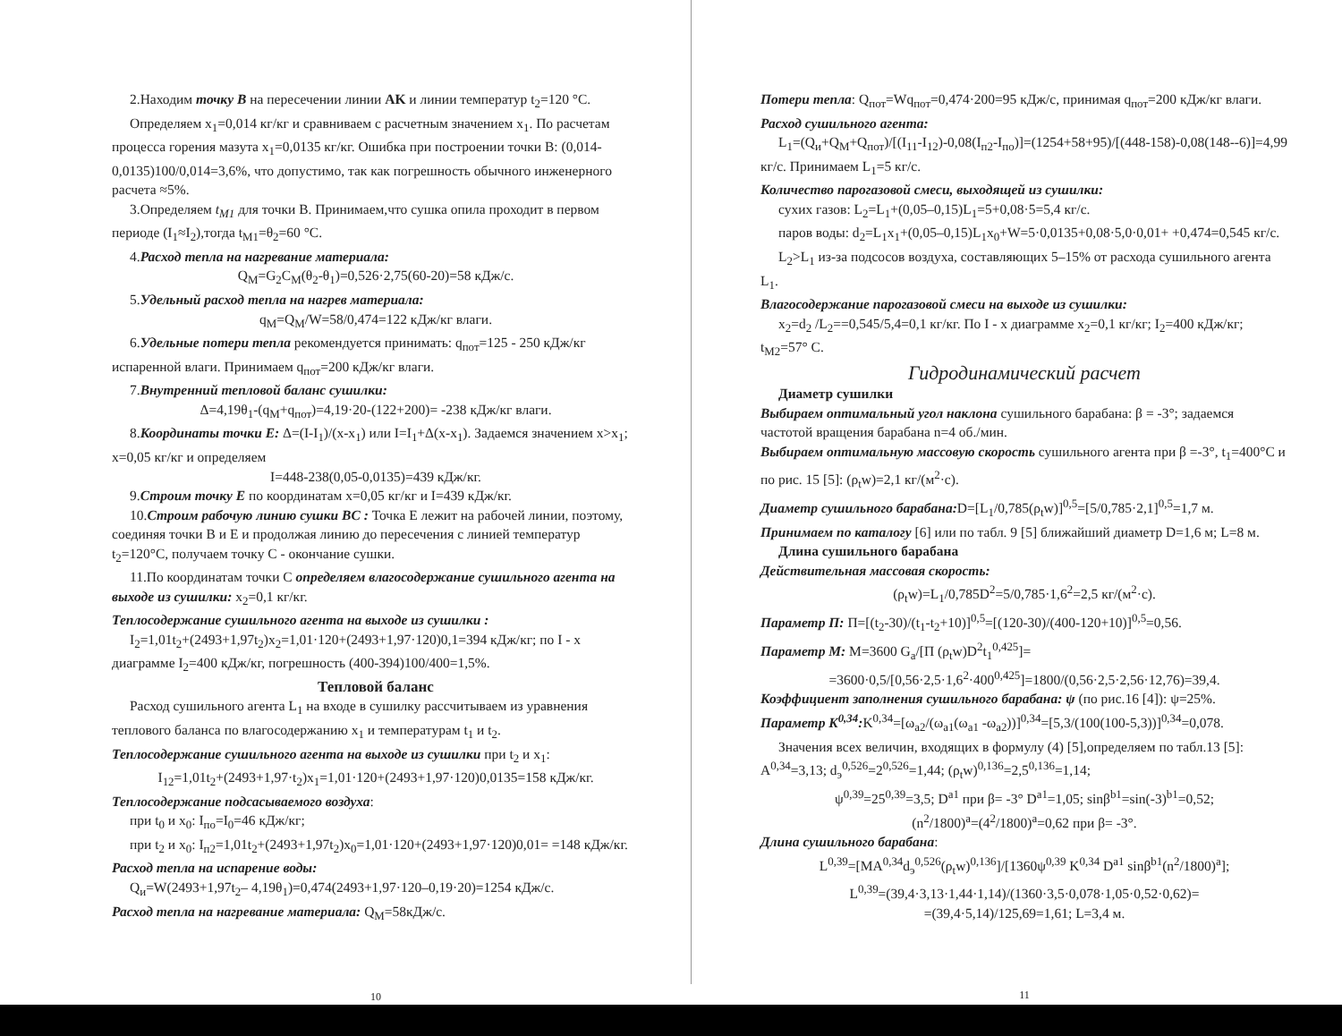2.Находим точку В на пересечении линии AK и линии температур t<sub>2</sub>=120 °C.
Определяем x<sub>1</sub>=0,014 кг/кг и сравниваем с расчетным значением x<sub>1</sub>. По расчетам процесса горения мазута x<sub>1</sub>=0,0135 кг/кг. Ошибка при построении точки B: (0,014-0,0135)100/0,014=3,6%, что допустимо, так как погрешность обычного инженерного расчета ≈5%.
3.Определяем t<sub>M1</sub> для точки B. Принимаем,что сушка опила проходит в первом периоде (I<sub>1</sub>≈I<sub>2</sub>),тогда t<sub>M1</sub>=θ<sub>2</sub>=60 °C.
4.Расход тепла на нагревание материала:
Q<sub>M</sub>=G<sub>2</sub>C<sub>M</sub>(θ<sub>2</sub>-θ<sub>1</sub>)=0,526·2,75(60-20)=58 кДж/с.
5.Удельный расход тепла на нагрев материала:
q<sub>M</sub>=Q<sub>M</sub>/W=58/0,474=122 кДж/кг влаги.
6.Удельные потери тепла рекомендуется принимать: q<sub>пот</sub>=125 - 250 кДж/кг испаренной влаги. Принимаем q<sub>пот</sub>=200 кДж/кг влаги.
7.Внутренний тепловой баланс сушилки:
Δ=4,19θ<sub>1</sub>-(q<sub>M</sub>+q<sub>пот</sub>)=4,19·20-(122+200)= -238 кДж/кг влаги.
8.Координаты точки E: Δ=(I-I<sub>1</sub>)/(x-x<sub>1</sub>) или I=I<sub>1</sub>+Δ(x-x<sub>1</sub>). Задаемся значением x>x<sub>1</sub>; x=0,05 кг/кг и определяем
I=448-238(0,05-0,0135)=439 кДж/кг.
9.Строим точку E по координатам x=0,05 кг/кг и I=439 кДж/кг.
10.Строим рабочую линию сушки BC : Точка E лежит на рабочей линии, поэтому, соединяя точки B и E и продолжая линию до пересечения с линией температур t<sub>2</sub>=120°C, получаем точку C - окончание сушки.
11.По координатам точки C определяем влагосодержание сушильного агента на выходе из сушилки: x<sub>2</sub>=0,1 кг/кг.
Теплосодержание сушильного агента на выходе из сушилки :
I<sub>2</sub>=1,01t<sub>2</sub>+(2493+1,97t<sub>2</sub>)x<sub>2</sub>=1,01·120+(2493+1,97·120)0,1=394 кДж/кг; по I - x диаграмме I<sub>2</sub>=400 кДж/кг, погрешность (400-394)100/400=1,5%.
Тепловой баланс
Расход сушильного агента L<sub>1</sub> на входе в сушилку рассчитываем из уравнения теплового баланса по влагосодержанию x<sub>1</sub> и температурам t<sub>1</sub> и t<sub>2</sub>.
Теплосодержание сушильного агента на выходе из сушилки при t<sub>2</sub> и x<sub>1</sub>:
I<sub>12</sub>=1,01t<sub>2</sub>+(2493+1,97·t<sub>2</sub>)x<sub>1</sub>=1,01·120+(2493+1,97·120)0,0135=158 кДж/кг.
Теплосодержание подсасываемого воздуха:
при t<sub>0</sub> и x<sub>0</sub>: I<sub>по</sub>=I<sub>0</sub>=46 кДж/кг;
при t<sub>2</sub> и x<sub>0</sub>: I<sub>п2</sub>=1,01t<sub>2</sub>+(2493+1,97t<sub>2</sub>)x<sub>0</sub>=1,01·120+(2493+1,97·120)0,01= =148 кДж/кг.
Расход тепла на испарение воды:
Q<sub>и</sub>=W(2493+1,97t<sub>2</sub>– 4,19θ<sub>1</sub>)=0,474(2493+1,97·120–0,19·20)=1254 кДж/с.
Расход тепла на нагревание материала: Q<sub>M</sub>=58кДж/с.
10
Потери тепла: Q<sub>пот</sub>=Wq<sub>пот</sub>=0,474·200=95 кДж/с, принимая q<sub>пот</sub>=200 кДж/кг влаги.
Расход сушильного агента:
L<sub>1</sub>=(Q<sub>и</sub>+Q<sub>M</sub>+Q<sub>пот</sub>)/[(I<sub>11</sub>-I<sub>12</sub>)-0,08(I<sub>п2</sub>-I<sub>по</sub>)]=(1254+58+95)/[(448-158)-0,08(148--6)]=4,99 кг/с. Принимаем L<sub>1</sub>=5 кг/с.
Количество парогазовой смеси, выходящей из сушилки:
сухих газов: L<sub>2</sub>=L<sub>1</sub>+(0,05–0,15)L<sub>1</sub>=5+0,08·5=5,4 кг/с.
паров воды: d<sub>2</sub>=L<sub>1</sub>x<sub>1</sub>+(0,05–0,15)L<sub>1</sub>x<sub>0</sub>+W=5·0,0135+0,08·5,0·0,01+ +0,474=0,545 кг/с.
L<sub>2</sub>>L<sub>1</sub> из-за подсосов воздуха, составляющих 5–15% от расхода сушильного агента L<sub>1</sub>.
Влагосодержание парогазовой смеси на выходе из сушилки:
x<sub>2</sub>=d<sub>2</sub> /L<sub>2</sub>==0,545/5,4=0,1 кг/кг. По I - x диаграмме x<sub>2</sub>=0,1 кг/кг; I<sub>2</sub>=400 кДж/кг; t<sub>M2</sub>=57° C.
Гидродинамический расчет
Диаметр сушилки
Выбираем оптимальный угол наклона сушильного барабана: β = -3°; задаемся частотой вращения барабана n=4 об./мин.
Выбираем оптимальную массовую скорость сушильного агента при β =-3°, t<sub>1</sub>=400°C и по рис. 15 [5]: (ρ<sub>t</sub>w)=2,1 кг/(м<sup>2</sup>·с).
Диаметр сушильного барабана: D=[L<sub>1</sub>/0,785(ρ<sub>t</sub>w)]<sup>0,5</sup>=[5/0,785·2,1]<sup>0,5</sup>=1,7 м.
Принимаем по каталогу [6] или по табл. 9 [5] ближайший диаметр D=1,6 м; L=8 м.
Длина сушильного барабана
Действительная массовая скорость:
(ρ<sub>t</sub>w)=L<sub>1</sub>/0,785D<sup>2</sup>=5/0,785·1,6<sup>2</sup>=2,5 кг/(м<sup>2</sup>·с).
Параметр П: П=[(t<sub>2</sub>-30)/(t<sub>1</sub>-t<sub>2</sub>+10)]<sup>0,5</sup>=[(120-30)/(400-120+10)]<sup>0,5</sup>=0,56.
Параметр M: M=3600 G<sub>a</sub>/[П (ρ<sub>t</sub>w)D<sup>2</sup>t<sub>1</sub><sup>0,425</sup>]=
=3600·0,5/[0,56·2,5·1,6<sup>2</sup>·400<sup>0,425</sup>]=1800/(0,56·2,5·2,56·12,76)=39,4.
Коэффициент заполнения сушильного барабана: ψ (по рис.16 [4]): ψ=25%.
Параметр K<sup>0,34</sup>: K<sup>0,34</sup>=[ω<sub>a2</sub>/(ω<sub>a1</sub>(ω<sub>a1</sub> -ω<sub>a2</sub>))]<sup>0,34</sup>=[5,3/(100(100-5,3))]<sup>0,34</sup>=0,078.
Значения всех величин, входящих в формулу (4) [5],определяем по табл.13 [5]: A<sup>0,34</sup>=3,13; d<sub>э</sub><sup>0,526</sup>=2<sup>0,526</sup>=1,44; (ρ<sub>t</sub>w)<sup>0,136</sup>=2,5<sup>0,136</sup>=1,14;
ψ<sup>0,39</sup>=25<sup>0,39</sup>=3,5; D<sup>a1</sup> при β= -3° D<sup>a1</sup>=1,05; sinβ<sup>b1</sup>=sin(-3)<sup>b1</sup>=0,52;
(n<sup>2</sup>/1800)<sup>a</sup>=(4<sup>2</sup>/1800)<sup>a</sup>=0,62 при β= -3°.
Длина сушильного барабана:
L<sup>0,39</sup>=[MA<sup>0,34</sup>d<sub>э</sub><sup>0,526</sup>(ρ<sub>t</sub>w)<sup>0,136</sup>]/[1360ψ<sup>0,39</sup> K<sup>0,34</sup> D<sup>a1</sup> sinβ<sup>b1</sup>(n<sup>2</sup>/1800)<sup>a</sup>];
L<sup>0,39</sup>=(39,4·3,13·1,44·1,14)/(1360·3,5·0,078·1,05·0,52·0,62)=
=(39,4·5,14)/125,69=1,61; L=3,4 м.
11